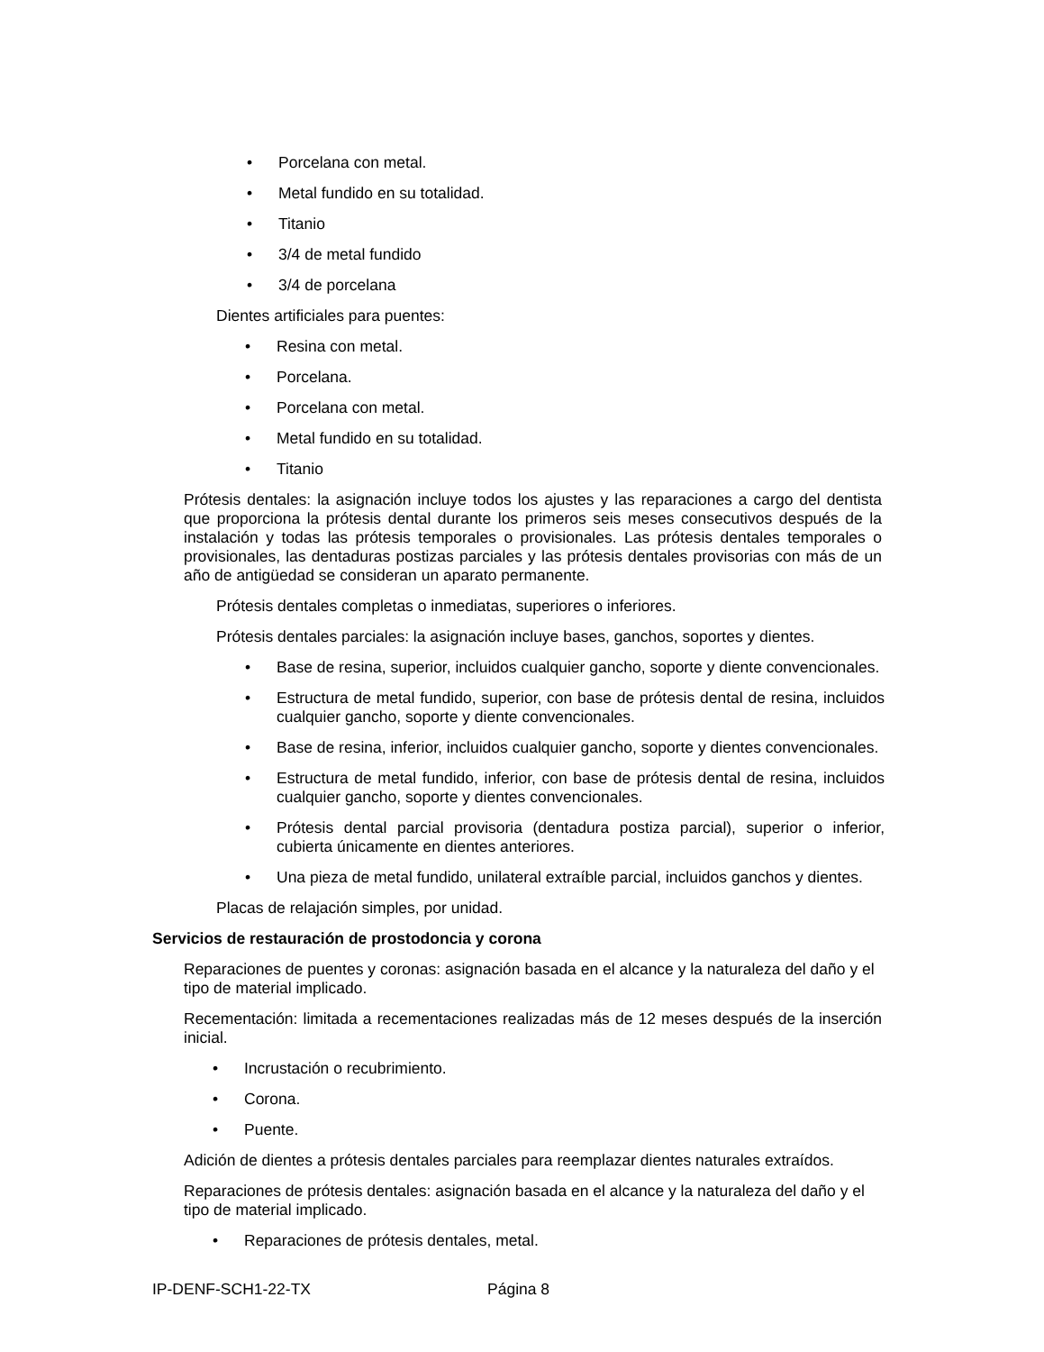• Porcelana con metal.
• Metal fundido en su totalidad.
• Titanio
• 3/4 de metal fundido
• 3/4 de porcelana
Dientes artificiales para puentes:
• Resina con metal.
• Porcelana.
• Porcelana con metal.
• Metal fundido en su totalidad.
• Titanio
Prótesis dentales: la asignación incluye todos los ajustes y las reparaciones a cargo del dentista que proporciona la prótesis dental durante los primeros seis meses consecutivos después de la instalación y todas las prótesis temporales o provisionales. Las prótesis dentales temporales o provisionales, las dentaduras postizas parciales y las prótesis dentales provisorias con más de un año de antigüedad se consideran un aparato permanente.
Prótesis dentales completas o inmediatas, superiores o inferiores.
Prótesis dentales parciales: la asignación incluye bases, ganchos, soportes y dientes.
• Base de resina, superior, incluidos cualquier gancho, soporte y diente convencionales.
• Estructura de metal fundido, superior, con base de prótesis dental de resina, incluidos cualquier gancho, soporte y diente convencionales.
• Base de resina, inferior, incluidos cualquier gancho, soporte y dientes convencionales.
• Estructura de metal fundido, inferior, con base de prótesis dental de resina, incluidos cualquier gancho, soporte y dientes convencionales.
• Prótesis dental parcial provisoria (dentadura postiza parcial), superior o inferior, cubierta únicamente en dientes anteriores.
• Una pieza de metal fundido, unilateral extraíble parcial, incluidos ganchos y dientes.
Placas de relajación simples, por unidad.
Servicios de restauración de prostodoncia y corona
Reparaciones de puentes y coronas: asignación basada en el alcance y la naturaleza del daño y el tipo de material implicado.
Recementación: limitada a recementaciones realizadas más de 12 meses después de la inserción inicial.
• Incrustación o recubrimiento.
• Corona.
• Puente.
Adición de dientes a prótesis dentales parciales para reemplazar dientes naturales extraídos.
Reparaciones de prótesis dentales: asignación basada en el alcance y la naturaleza del daño y el tipo de material implicado.
• Reparaciones de prótesis dentales, metal.
IP-DENF-SCH1-22-TX Página 8